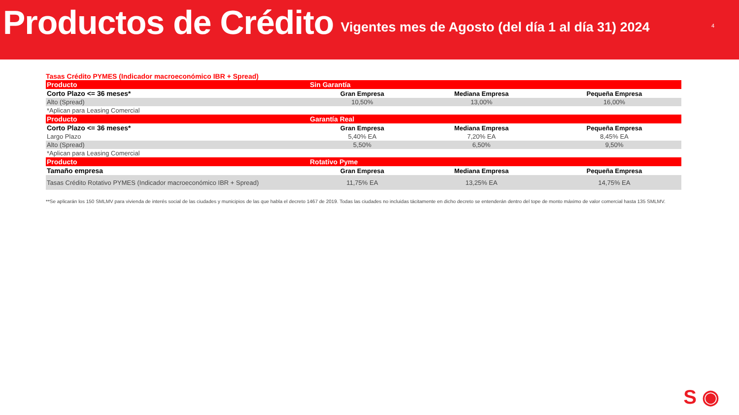Productos de Crédito
Vigentes mes de Agosto (del día 1 al día 31) 2024
4
Tasas Crédito PYMES (Indicador macroeconómico IBR + Spread)
| Producto | Sin Garantía | | |
| Corto Plazo <= 36 meses* | Gran Empresa | Mediana Empresa | Pequeña Empresa |
| Alto (Spread) | 10,50% | 13,00% | 16,00% |
| *Aplican para Leasing Comercial | | | |
| Producto | Garantía Real | | |
| Corto Plazo <= 36 meses* | Gran Empresa | Mediana Empresa | Pequeña Empresa |
| Largo Plazo | 5,40% EA | 7,20% EA | 8,45% EA |
| Alto (Spread) | 5,50% | 6,50% | 9,50% |
| *Aplican para Leasing Comercial | | | |
| Producto | Rotativo Pyme | | |
| Tamaño empresa | Gran Empresa | Mediana Empresa | Pequeña Empresa |
| Tasas Crédito Rotativo PYMES (Indicador macroeconómico IBR + Spread) | 11,75% EA | 13,25% EA | 14,75% EA |
**Se aplicarán los 150 SMLMV para vivienda de interés social de las ciudades y municipios de las que habla el decreto 1467 de 2019. Todas las ciudades no incluidas tácitamente en dicho decreto se entenderán dentro del tope de monto máximo de valor comercial hasta 135 SMLMV.
S ◉